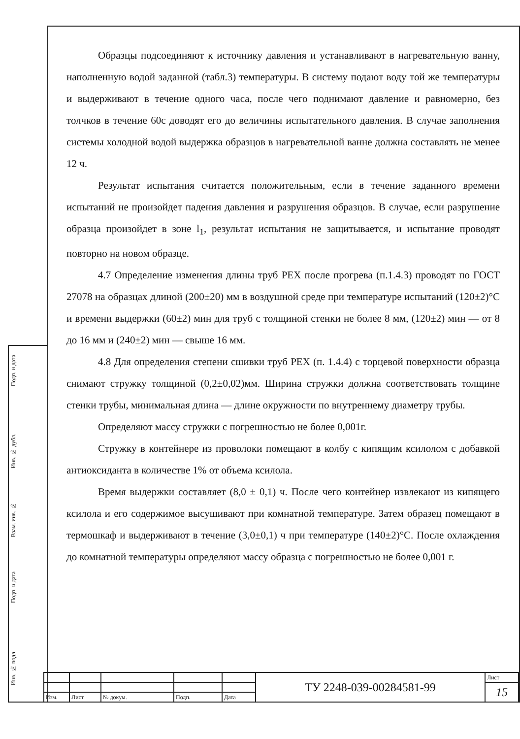Образцы подсоединяют к источнику давления и устанавливают в нагревательную ванну, наполненную водой заданной (табл.3) температуры. В систему подают воду той же температуры и выдерживают в течение одного часа, после чего поднимают давление и равномерно, без толчков в течение 60с доводят его до величины испытательного давления. В случае заполнения системы холодной водой выдержка образцов в нагревательной ванне должна составлять не менее 12 ч.
Результат испытания считается положительным, если в течение заданного времени испытаний не произойдет падения давления и разрушения образцов. В случае, если разрушение образца произойдет в зоне l<sub>1</sub>, результат испытания не защитывается, и испытание проводят повторно на новом образце.
4.7 Определение изменения длины труб PEX после прогрева (п.1.4.3) проводят по ГОСТ 27078 на образцах длиной (200±20) мм в воздушной среде при температуре испытаний (120±2)°С и времени выдержки (60±2) мин для труб с толщиной стенки не более 8 мм, (120±2) мин — от 8 до 16 мм и (240±2) мин — свыше 16 мм.
4.8 Для определения степени сшивки труб PEX (п. 1.4.4) с торцевой поверхности образца снимают стружку толщиной (0,2±0,02)мм. Ширина стружки должна соответствовать толщине стенки трубы, минимальная длина — длине окружности по внутреннему диаметру трубы.
Определяют массу стружки с погрешностью не более 0,001г.
Стружку в контейнере из проволоки помещают в колбу с кипящим ксилолом с добавкой антиоксиданта в количестве 1% от объема ксилола.
Время выдержки составляет (8,0 ± 0,1) ч. После чего контейнер извлекают из кипящего ксилола и его содержимое высушивают при комнатной температуре. Затем образец помещают в термошкаф и выдерживают в течение (3,0±0,1) ч при температуре (140±2)°С. После охлаждения до комнатной температуры определяют массу образца с погрешностью не более 0,001 г.
Подп. и дата
Инв. № дубл.
Взам. инв. №
Подп. и дата
Инв. № подл.
| | | | | | ТУ 2248-039-00284581-99 | Лист |
| | | | | | | 15 |
| Изм. | Лист | № докум. | Подп. | Дата | | |